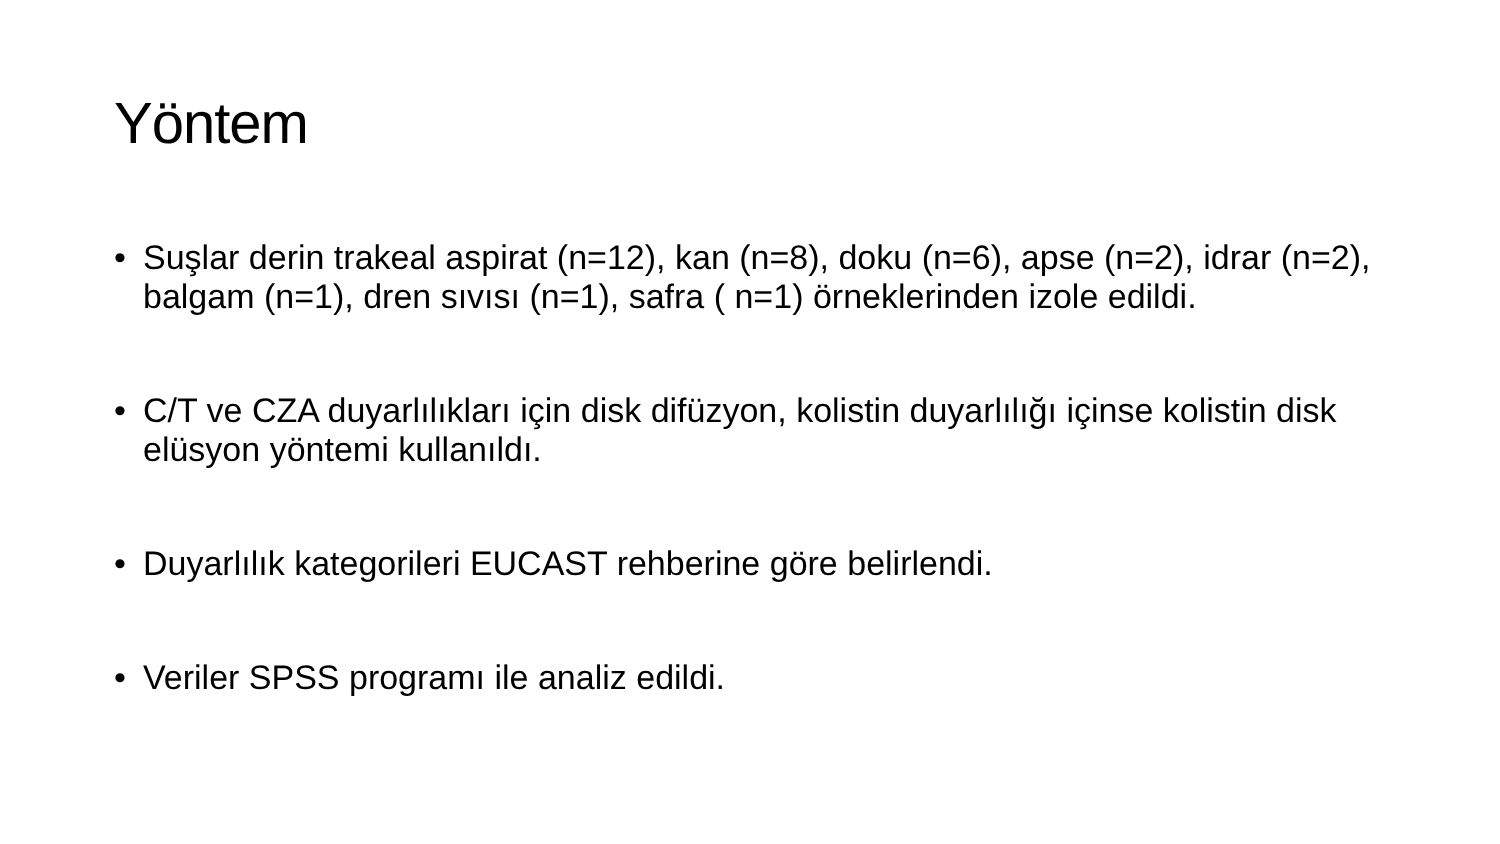Yöntem
• Suşlar derin trakeal aspirat (n=12), kan (n=8), doku (n=6), apse (n=2), idrar (n=2), balgam (n=1), dren sıvısı (n=1), safra ( n=1) örneklerinden izole edildi.
• C/T ve CZA duyarlılıkları için disk difüzyon, kolistin duyarlılığı içinse kolistin disk elüsyon yöntemi kullanıldı.
• Duyarlılık kategorileri EUCAST rehberine göre belirlendi.
• Veriler SPSS programı ile analiz edildi.